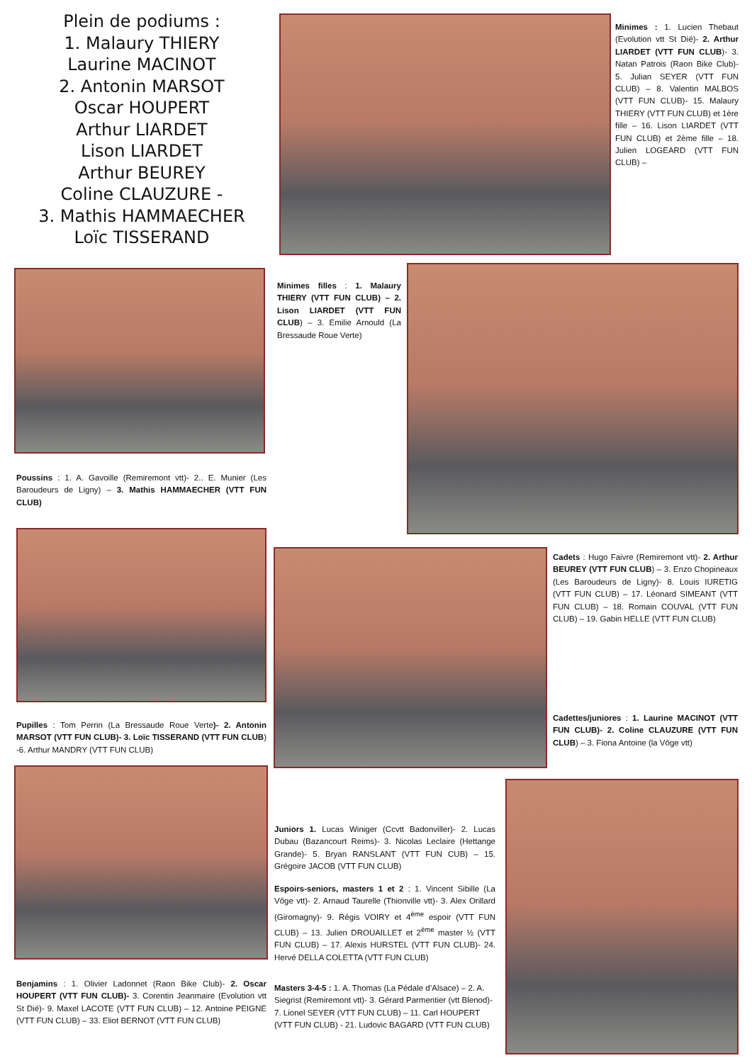Plein de podiums :
1. Malaury THIERY
Laurine MACINOT
2. Antonin MARSOT
Oscar HOUPERT
Arthur LIARDET
Lison LIARDET
Arthur BEUREY
Coline CLAUZURE -
3. Mathis HAMMAECHER
Loïc TISSERAND
Minimes : 1. Lucien Thebaut (Evolution vtt St Dié)- 2. Arthur LIARDET (VTT FUN CLUB)- 3. Natan Patrois (Raon Bike Club)- 5. Julian SEYER (VTT FUN CLUB) – 8. Valentin MALBOS (VTT FUN CLUB)- 15. Malaury THIERY (VTT FUN CLUB) et 1ère fille – 16. Lison LIARDET (VTT FUN CLUB) et 2ème fille – 18. Julien LOGEARD (VTT FUN CLUB) –
Minimes filles : 1. Malaury THIERY (VTT FUN CLUB) – 2. Lison LIARDET (VTT FUN CLUB) – 3. Emilie Arnould (La Bressaude Roue Verte)
Poussins : 1. A. Gavoille (Remiremont vtt)- 2.. E. Munier (Les Baroudeurs de Ligny) – 3. Mathis HAMMAECHER (VTT FUN CLUB)
Cadets : Hugo Faivre (Remiremont vtt)- 2. Arthur BEUREY (VTT FUN CLUB) – 3. Enzo Chopineaux (Les Baroudeurs de Ligny)- 8. Louis IURETIG (VTT FUN CLUB) – 17. Léonard SIMEANT (VTT FUN CLUB) – 18. Romain COUVAL (VTT FUN CLUB) – 19. Gabin HELLE (VTT FUN CLUB)
Cadettes/juniores : 1. Laurine MACINOT (VTT FUN CLUB)- 2. Coline CLAUZURE (VTT FUN CLUB) – 3. Fiona Antoine (la Vôge vtt)
Pupilles : Tom Perrin (La Bressaude Roue Verte)- 2. Antonin MARSOT (VTT FUN CLUB)- 3. Loïc TISSERAND (VTT FUN CLUB) -6. Arthur MANDRY (VTT FUN CLUB)
Juniors 1. Lucas Winiger (Ccvtt Badonviller)- 2. Lucas Dubau (Bazancourt Reims)- 3. Nicolas Leclaire (Hettange Grande)- 5. Bryan RANSLANT (VTT FUN CUB) – 15. Grégoire JACOB (VTT FUN CLUB)
Espoirs-seniors, masters 1 et 2 : 1. Vincent Sibille (La Vôge vtt)- 2. Arnaud Taurelle (Thionville vtt)- 3. Alex Orillard (Giromagny)- 9. Régis VOIRY et 4<sup>ème</sup> espoir (VTT FUN CLUB) – 13. Julien DROUAILLET et 2<sup>ème</sup> master ½ (VTT FUN CLUB) – 17. Alexis HURSTEL (VTT FUN CLUB)- 24. Hervé DELLA COLETTA (VTT FUN CLUB)
Benjamins : 1. Olivier Ladonnet (Raon Bike Club)- 2. Oscar HOUPERT (VTT FUN CLUB)- 3. Corentin Jeanmaire (Evolution vtt St Dié)- 9. Maxel LACOTE (VTT FUN CLUB) – 12. Antoine PEIGNE (VTT FUN CLUB) – 33. Eliot BERNOT (VTT FUN CLUB)
Masters 3-4-5 : 1. A. Thomas (La Pédale d’Alsace) – 2. A. Siegrist (Remiremont vtt)- 3. Gérard Parmentier (vtt Blenod)- 7. Lionel SEYER (VTT FUN CLUB) – 11. Carl HOUPERT (VTT FUN CLUB) - 21. Ludovic BAGARD (VTT FUN CLUB)